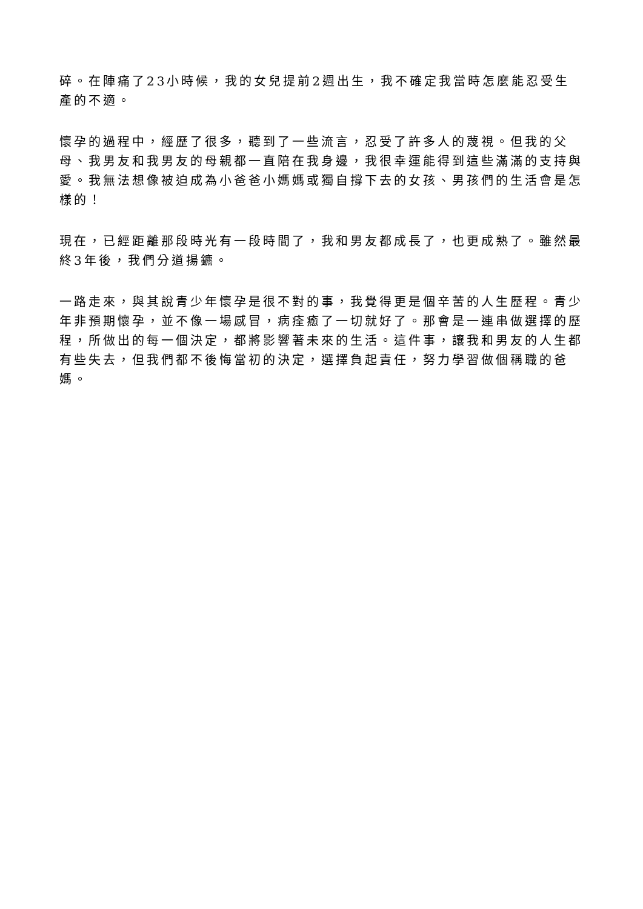碎。在陣痛了23小時候，我的女兒提前2週出生，我不確定我當時怎麼能忍受生產的不適。
懷孕的過程中，經歷了很多，聽到了一些流言，忍受了許多人的蔑視。但我的父母、我男友和我男友的母親都一直陪在我身邊，我很幸運能得到這些滿滿的支持與愛。我無法想像被迫成為小爸爸小媽媽或獨自撐下去的女孩、男孩們的生活會是怎樣的！
現在，已經距離那段時光有一段時間了，我和男友都成長了，也更成熟了。雖然最終3年後，我們分道揚鑣。
一路走來，與其說青少年懷孕是很不對的事，我覺得更是個辛苦的人生歷程。青少年非預期懷孕，並不像一場感冒，病痊癒了一切就好了。那會是一連串做選擇的歷程，所做出的每一個決定，都將影響著未來的生活。這件事，讓我和男友的人生都有些失去，但我們都不後悔當初的決定，選擇負起責任，努力學習做個稱職的爸媽。